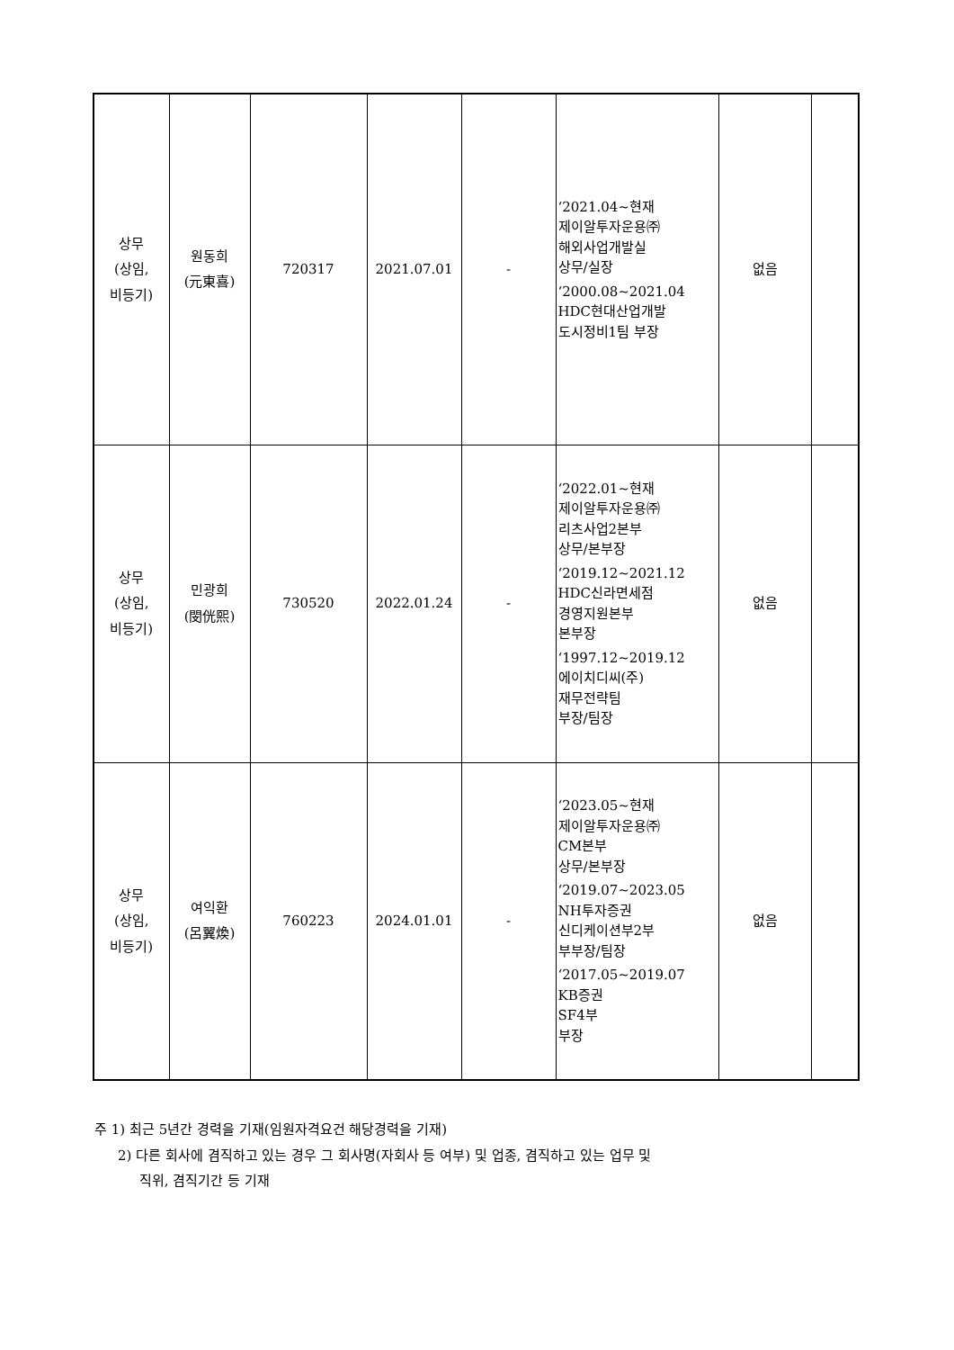| 상무 (상임, 비등기) | 원동희 (元東喜) | 720317 | 2021.07.01 | - | ‘2021.04~현재 제이알투자운용㈜ 해외사업개발실 상무/실장 ‘2000.08~2021.04 HDC현대산업개발 도시정비1팀 부장 | 없음 | |
| 상무 (상임, 비등기) | 민광희 (閔侊熙) | 730520 | 2022.01.24 | - | ‘2022.01~현재 제이알투자운용㈜ 리츠사업2본부 상무/본부장 ‘2019.12~2021.12 HDC신라면세점 경영지원본부 본부장 ‘1997.12~2019.12 에이치디씨(주) 재무전략팀 부장/팀장 | 없음 | |
| 상무 (상임, 비등기) | 여익환 (呂翼煥) | 760223 | 2024.01.01 | - | ‘2023.05~현재 제이알투자운용㈜ CM본부 상무/본부장 ‘2019.07~2023.05 NH투자증권 신디케이션부2부 부부장/팀장 ‘2017.05~2019.07 KB증권 SF4부 부장 | 없음 | |
주 1) 최근 5년간 경력을 기재(임원자격요건 해당경력을 기재)
2) 다른 회사에 겸직하고 있는 경우 그 회사명(자회사 등 여부) 및 업종, 겸직하고 있는 업무 및
직위, 겸직기간 등 기재